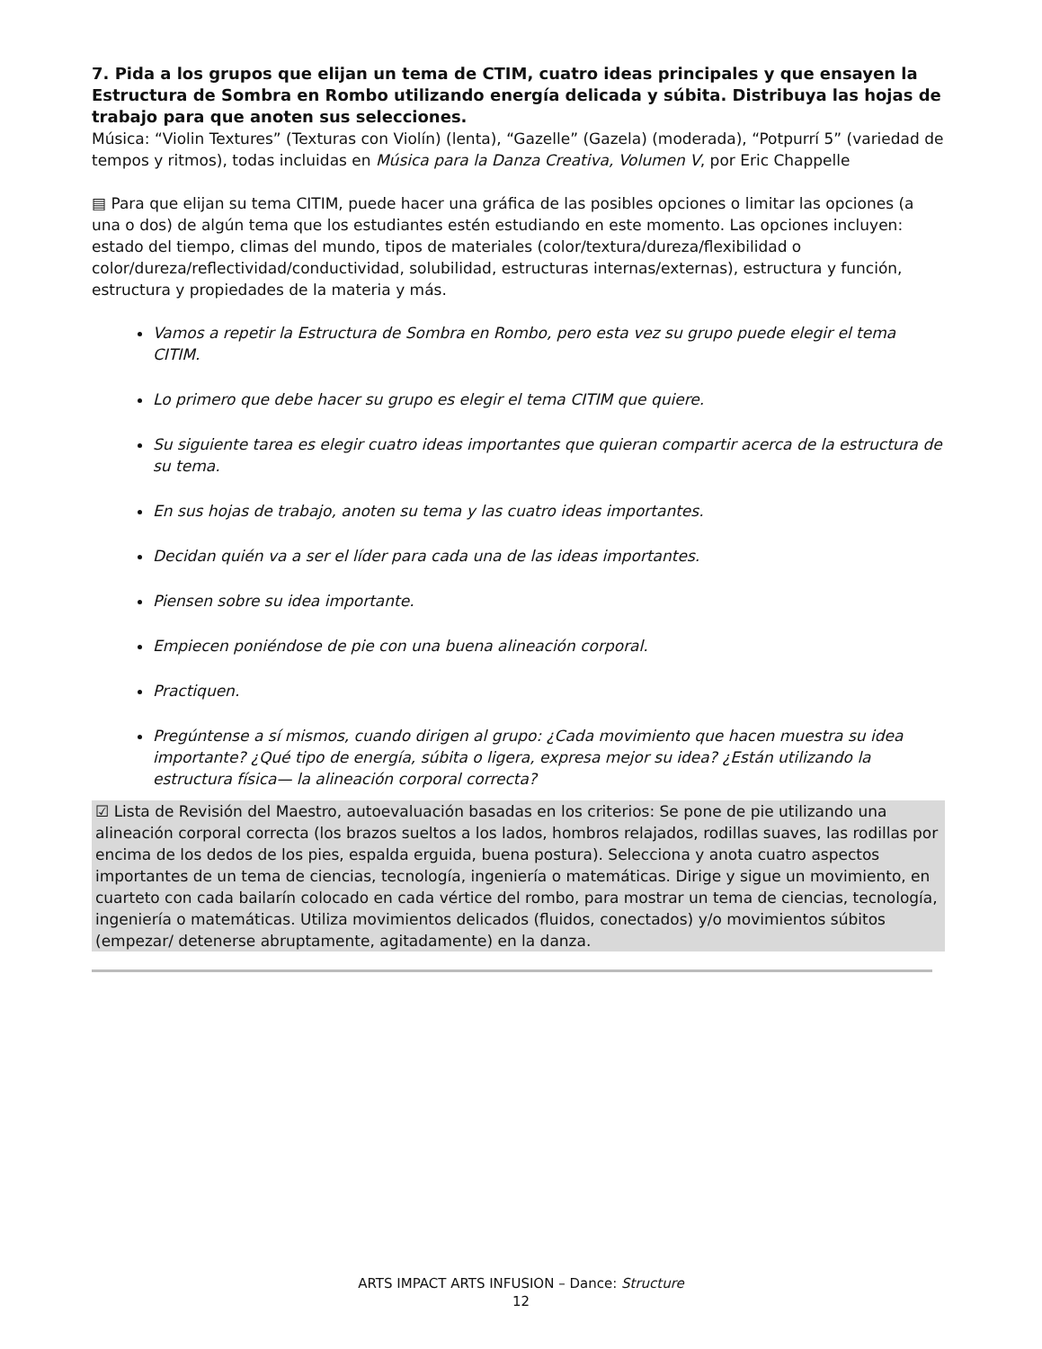7. Pida a los grupos que elijan un tema de CTIM, cuatro ideas principales y que ensayen la Estructura de Sombra en Rombo utilizando energía delicada y súbita. Distribuya las hojas de trabajo para que anoten sus selecciones.
Música: “Violin Textures” (Texturas con Violín) (lenta), “Gazelle” (Gazela) (moderada), “Potpurrí 5” (variedad de tempos y ritmos), todas incluidas en Música para la Danza Creativa, Volumen V, por Eric Chappelle
▤ Para que elijan su tema CITIM, puede hacer una gráfica de las posibles opciones o limitar las opciones (a una o dos) de algún tema que los estudiantes estén estudiando en este momento. Las opciones incluyen: estado del tiempo, climas del mundo, tipos de materiales (color/textura/dureza/flexibilidad o color/dureza/reflectividad/conductividad, solubilidad, estructuras internas/externas), estructura y función, estructura y propiedades de la materia y más.
Vamos a repetir la Estructura de Sombra en Rombo, pero esta vez su grupo puede elegir el tema CITIM.
Lo primero que debe hacer su grupo es elegir el tema CITIM que quiere.
Su siguiente tarea es elegir cuatro ideas importantes que quieran compartir acerca de la estructura de su tema.
En sus hojas de trabajo, anoten su tema y las cuatro ideas importantes.
Decidan quién va a ser el líder para cada una de las ideas importantes.
Piensen sobre su idea importante.
Empiecen poniéndose de pie con una buena alineación corporal.
Practiquen.
Pregúntense a sí mismos, cuando dirigen al grupo: ¿Cada movimiento que hacen muestra su idea importante? ¿Qué tipo de energía, súbita o ligera, expresa mejor su idea? ¿Están utilizando la estructura física— la alineación corporal correcta?
☑ Lista de Revisión del Maestro, autoevaluación basadas en los criterios: Se pone de pie utilizando una alineación corporal correcta (los brazos sueltos a los lados, hombros relajados, rodillas suaves, las rodillas por encima de los dedos de los pies, espalda erguida, buena postura). Selecciona y anota cuatro aspectos importantes de un tema de ciencias, tecnología, ingeniería o matemáticas. Dirige y sigue un movimiento, en cuarteto con cada bailarín colocado en cada vértice del rombo, para mostrar un tema de ciencias, tecnología, ingeniería o matemáticas. Utiliza movimientos delicados (fluidos, conectados) y/o movimientos súbitos (empezar/ detenerse abruptamente, agitadamente) en la danza.
ARTS IMPACT ARTS INFUSION – Dance: Structure
12